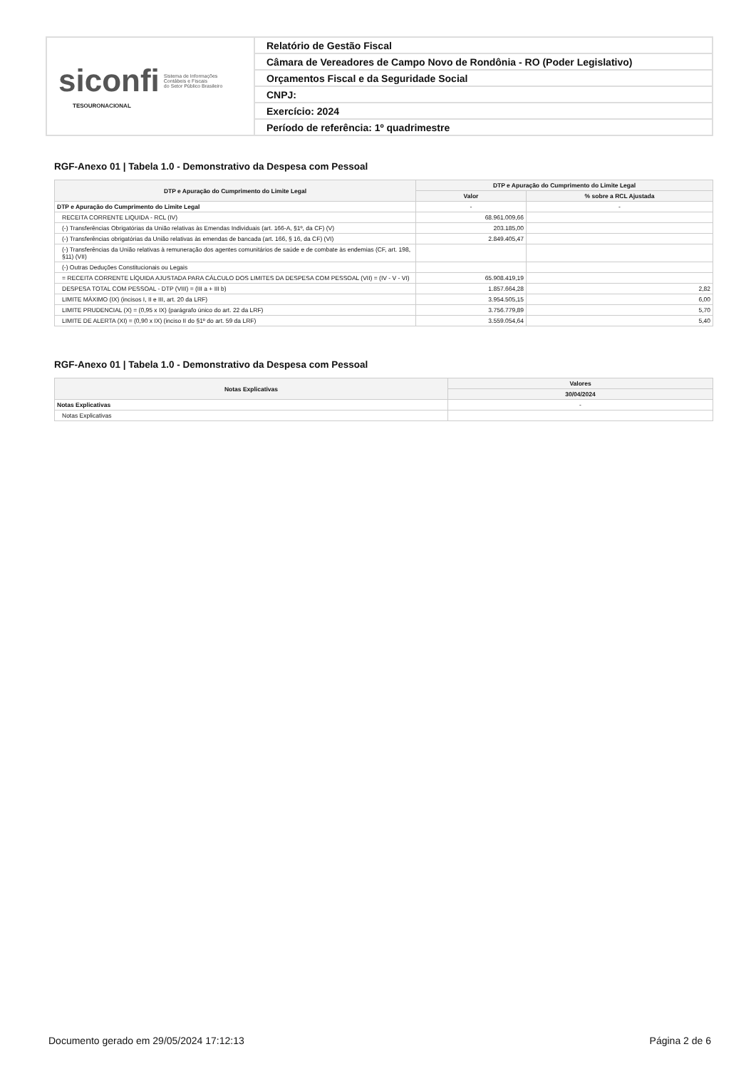| siconfi Sistema de Informações Contábeis e Fiscais do Setor Público Brasileiro TESOURONACIONAL | Relatório de Gestão Fiscal |
| | Câmara de Vereadores de Campo Novo de Rondônia - RO (Poder Legislativo) |
| | Orçamentos Fiscal e da Seguridade Social |
| | CNPJ: |
| | Exercício: 2024 |
| | Período de referência: 1º quadrimestre |
RGF-Anexo 01 | Tabela 1.0 - Demonstrativo da Despesa com Pessoal
| DTP e Apuração do Cumprimento do Limite Legal | DTP e Apuração do Cumprimento do Limite Legal | |
| --- | --- | --- |
| | Valor | % sobre a RCL Ajustada |
| DTP e Apuração do Cumprimento do Limite Legal | - | - |
| RECEITA CORRENTE LIQUIDA - RCL (IV) | 68.961.009,66 | |
| (-) Transferências Obrigatórias da União relativas às Emendas Individuais (art. 166-A, §1º, da CF) (V) | 203.185,00 | |
| (-) Transferências obrigatórias da União relativas às emendas de bancada (art. 166, § 16, da CF) (VI) | 2.849.405,47 | |
| (-) Transferências da União relativas à remuneração dos agentes comunitários de saúde e de combate às endemias (CF, art. 198, §11) (VII) | | |
| (-) Outras Deduções Constitucionais ou Legais | | |
| = RECEITA CORRENTE LÍQUIDA AJUSTADA PARA CÁLCULO DOS LIMITES DA DESPESA COM PESSOAL (VII) = (IV - V - VI) | 65.908.419,19 | |
| DESPESA TOTAL COM PESSOAL - DTP (VIII) = (III a + III b) | 1.857.664,28 | 2,82 |
| LIMITE MÁXIMO (IX) (incisos I, II e III, art. 20 da LRF) | 3.954.505,15 | 6,00 |
| LIMITE PRUDENCIAL (X) = (0,95 x IX) (parágrafo único do art. 22 da LRF) | 3.756.779,89 | 5,70 |
| LIMITE DE ALERTA (XI) = (0,90 x IX) (inciso II do §1º do art. 59 da LRF) | 3.559.054,64 | 5,40 |
RGF-Anexo 01 | Tabela 1.0 - Demonstrativo da Despesa com Pessoal
| Notas Explicativas | Valores |
| --- | --- |
| | 30/04/2024 |
| Notas Explicativas | - |
| Notas Explicativas | |
Documento gerado em 29/05/2024 17:12:13 Página 2 de 6